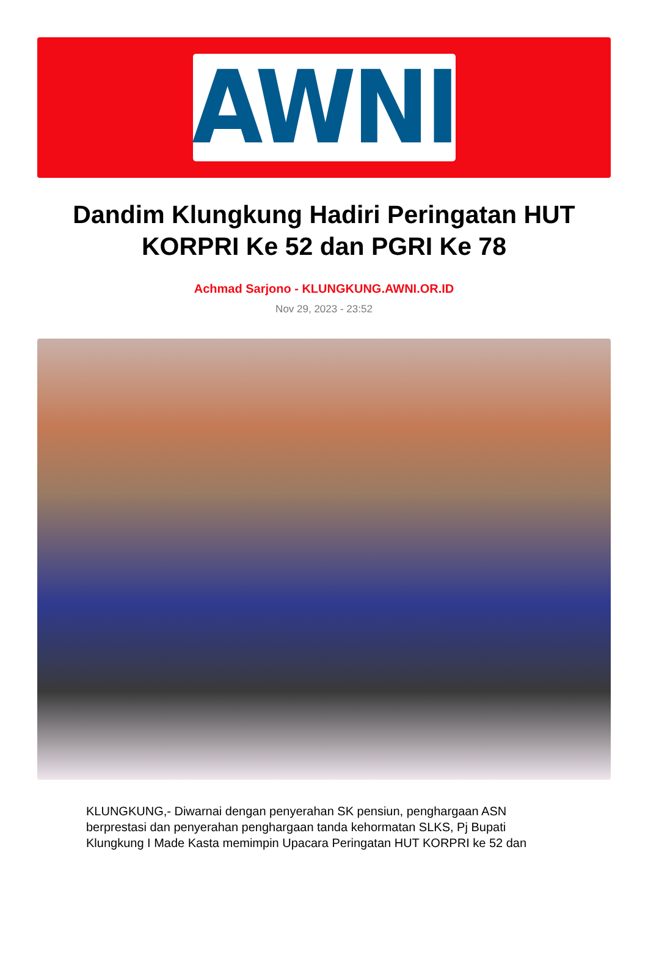AWNI
Dandim Klungkung Hadiri Peringatan HUT KORPRI Ke 52 dan PGRI Ke 78
Achmad Sarjono - KLUNGKUNG.AWNI.OR.ID
Nov 29, 2023 - 23:52
KLUNGKUNG,- Diwarnai dengan penyerahan SK pensiun, penghargaan ASN berprestasi dan penyerahan penghargaan tanda kehormatan SLKS, Pj Bupati Klungkung I Made Kasta memimpin Upacara Peringatan HUT KORPRI ke 52 dan